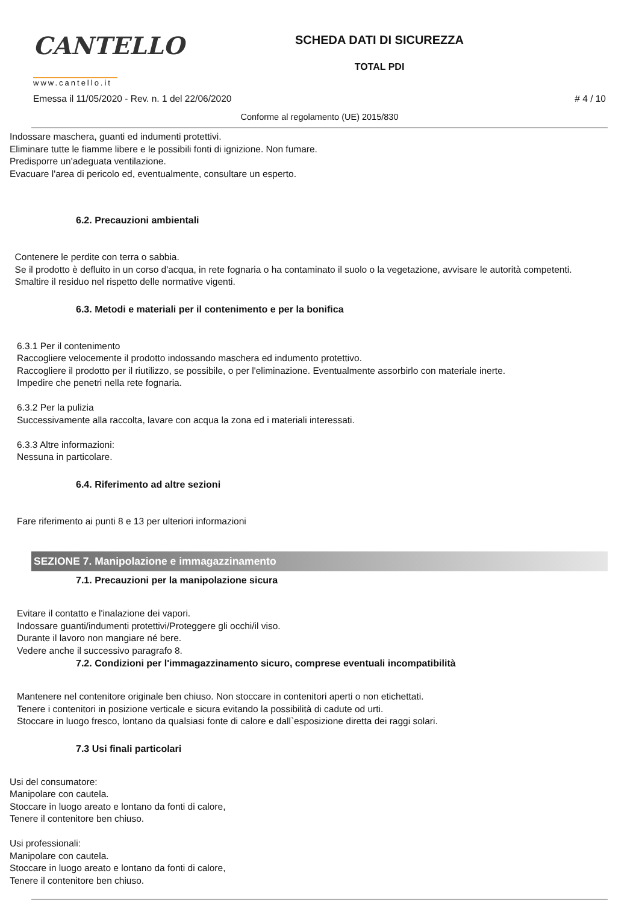CANTELLO
www.cantello.it
SCHEDA DATI DI SICUREZZA
TOTAL PDI
Emessa il 11/05/2020 - Rev. n. 1 del 22/06/2020 # 4 / 10
Conforme al regolamento (UE) 2015/830
Indossare maschera, guanti ed indumenti protettivi.
Eliminare tutte le fiamme libere e le possibili fonti di ignizione. Non fumare.
Predisporre un'adeguata ventilazione.
Evacuare l'area di pericolo ed, eventualmente, consultare un esperto.
6.2. Precauzioni ambientali
Contenere le perdite con terra o sabbia.
Se il prodotto è defluito in un corso d'acqua, in rete fognaria o ha contaminato il suolo o la vegetazione, avvisare le autorità competenti.
Smaltire il residuo nel rispetto delle normative vigenti.
6.3. Metodi e materiali per il contenimento e per la bonifica
6.3.1 Per il contenimento
Raccogliere velocemente il prodotto indossando maschera ed indumento protettivo.
Raccogliere il prodotto per il riutilizzo, se possibile, o per l'eliminazione. Eventualmente assorbirlo con materiale inerte.
Impedire che penetri nella rete fognaria.
6.3.2 Per la pulizia
Successivamente alla raccolta, lavare con acqua la zona ed i materiali interessati.
6.3.3 Altre informazioni:
Nessuna in particolare.
6.4. Riferimento ad altre sezioni
Fare riferimento ai punti 8 e 13 per ulteriori informazioni
SEZIONE 7. Manipolazione e immagazzinamento
7.1. Precauzioni per la manipolazione sicura
Evitare il contatto e l'inalazione dei vapori.
Indossare guanti/indumenti protettivi/Proteggere gli occhi/il viso.
Durante il lavoro non mangiare né bere.
Vedere anche il successivo paragrafo 8.
7.2. Condizioni per l'immagazzinamento sicuro, comprese eventuali incompatibilità
Mantenere nel contenitore originale ben chiuso. Non stoccare in contenitori aperti o non etichettati.
Tenere i contenitori in posizione verticale e sicura evitando la possibilità di cadute od urti.
Stoccare in luogo fresco, lontano da qualsiasi fonte di calore e dall`esposizione diretta dei raggi solari.
7.3 Usi finali particolari
Usi del consumatore:
Manipolare con cautela.
Stoccare in luogo areato e lontano da fonti di calore,
Tenere il contenitore ben chiuso.
Usi professionali:
Manipolare con cautela.
Stoccare in luogo areato e lontano da fonti di calore,
Tenere il contenitore ben chiuso.